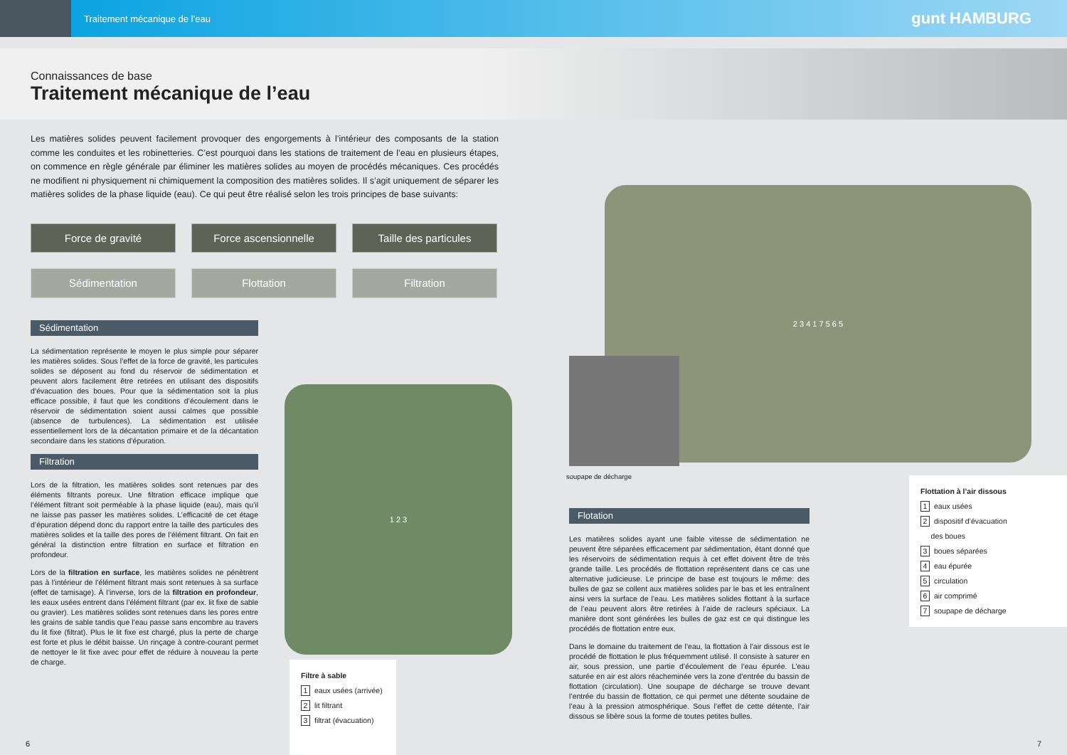Traitement mécanique de l’eau
gunt HAMBURG
Connaissances de base
Traitement mécanique de l’eau
Les matières solides peuvent facilement provoquer des engorgements à l’intérieur des composants de la station comme les conduites et les robinetteries. C’est pourquoi dans les stations de traitement de l’eau en plusieurs étapes, on commence en règle générale par éliminer les matières solides au moyen de procédés mécaniques. Ces procédés ne modifient ni physiquement ni chimiquement la composition des matières solides. Il s’agit uniquement de séparer les matières solides de la phase liquide (eau). Ce qui peut être réalisé selon les trois principes de base suivants:
Force de gravité
Force ascensionnelle
Taille des particules
Sédimentation
Flottation
Filtration
Sédimentation
La sédimentation représente le moyen le plus simple pour séparer les matières solides. Sous l’effet de la force de gravité, les particules solides se déposent au fond du réservoir de sédimentation et peuvent alors facilement être retirées en utilisant des dispositifs d’évacuation des boues. Pour que la sédimentation soit la plus efficace possible, il faut que les conditions d’écoulement dans le réservoir de sédimentation soient aussi calmes que possible (absence de turbulences). La sédimentation est utilisée essentiellement lors de la décantation primaire et de la décantation secondaire dans les stations d’épuration.
Filtration
Lors de la filtration, les matières solides sont retenues par des éléments filtrants poreux. Une filtration efficace implique que l’élément filtrant soit perméable à la phase liquide (eau), mais qu’il ne laisse pas passer les matières solides. L’efficacité de cet étage d’épuration dépend donc du rapport entre la taille des particules des matières solides et la taille des pores de l’élément filtrant. On fait en général la distinction entre filtration en surface et filtration en profondeur.
Lors de la filtration en surface, les matières solides ne pénètrent pas à l’intérieur de l’élément filtrant mais sont retenues à sa surface (effet de tamisage). À l’inverse, lors de la filtration en profondeur, les eaux usées entrent dans l’élément filtrant (par ex. lit fixe de sable ou gravier). Les matières solides sont retenues dans les pores entre les grains de sable tandis que l’eau passe sans encombre au travers du lit fixe (filtrat). Plus le lit fixe est chargé, plus la perte de charge est forte et plus le débit baisse. Un rinçage à contre-courant permet de nettoyer le lit fixe avec pour effet de réduire à nouveau la perte de charge.
1 2 3
Filtre à sable
1 eaux usées (arrivée)
2 lit filtrant
3 filtrat (évacuation)
2 3 4 1 7 5 6 5
soupape de décharge
Flotation
Les matières solides ayant une faible vitesse de sédimentation ne peuvent être séparées efficacement par sédimentation, étant donné que les réservoirs de sédimentation requis à cet effet doivent être de très grande taille. Les procédés de flottation représentent dans ce cas une alternative judicieuse. Le principe de base est toujours le même: des bulles de gaz se collent aux matières solides par le bas et les entraînent ainsi vers la surface de l’eau. Les matières solides flottant à la surface de l’eau peuvent alors être retirées à l’aide de racleurs spéciaux. La manière dont sont générées les bulles de gaz est ce qui distingue les procédés de flottation entre eux.
Dans le domaine du traitement de l’eau, la flottation à l’air dissous est le procédé de flottation le plus fréquemment utilisé. Il consiste à saturer en air, sous pression, une partie d’écoulement de l’eau épurée. L’eau saturée en air est alors réacheminée vers la zone d’entrée du bassin de flottation (circulation). Une soupape de décharge se trouve devant l’entrée du bassin de flottation, ce qui permet une détente soudaine de l’eau à la pression atmosphérique. Sous l’effet de cette détente, l’air dissous se libère sous la forme de toutes petites bulles.
Flottation à l’air dissous
1 eaux usées
2 dispositif d’évacuation
des boues
3 boues séparées
4 eau épurée
5 circulation
6 air comprimé
7 soupape de décharge
6 7